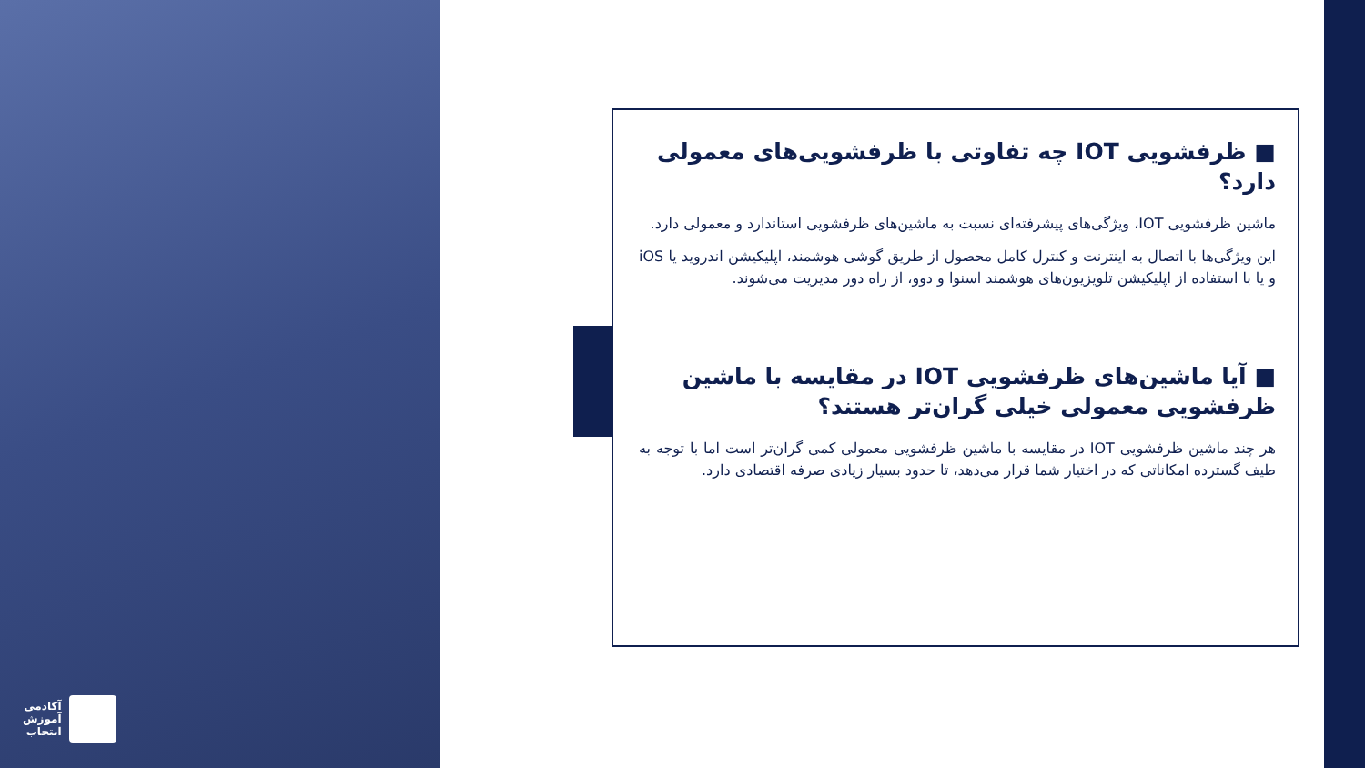آکادمی
آموزش
انتخاب
■ ظرفشویی IOT چه تفاوتی با ظرفشویی‌های معمولی دارد؟
ماشین ظرفشویی IOT، ویژگی‌های پیشرفته‌ای نسبت به ماشین‌های ظرفشویی استاندارد و معمولی دارد.
این ویژگی‌ها با اتصال به اینترنت و کنترل کامل محصول از طریق گوشی هوشمند، اپلیکیشن اندروید یا iOS و یا با استفاده از اپلیکیشن تلویزیون‌های هوشمند اسنوا و دوو، از راه دور مدیریت می‌شوند.
■ آیا ماشین‌های ظرفشویی IOT در مقایسه با ماشین ظرفشویی معمولی خیلی گران‌تر هستند؟
هر چند ماشین ظرفشویی IOT در مقایسه با ماشین ظرفشویی معمولی کمی گران‌تر است اما با توجه به طیف گسترده امکاناتی که در اختیار شما قرار می‌دهد، تا حدود بسیار زیادی صرفه اقتصادی دارد.